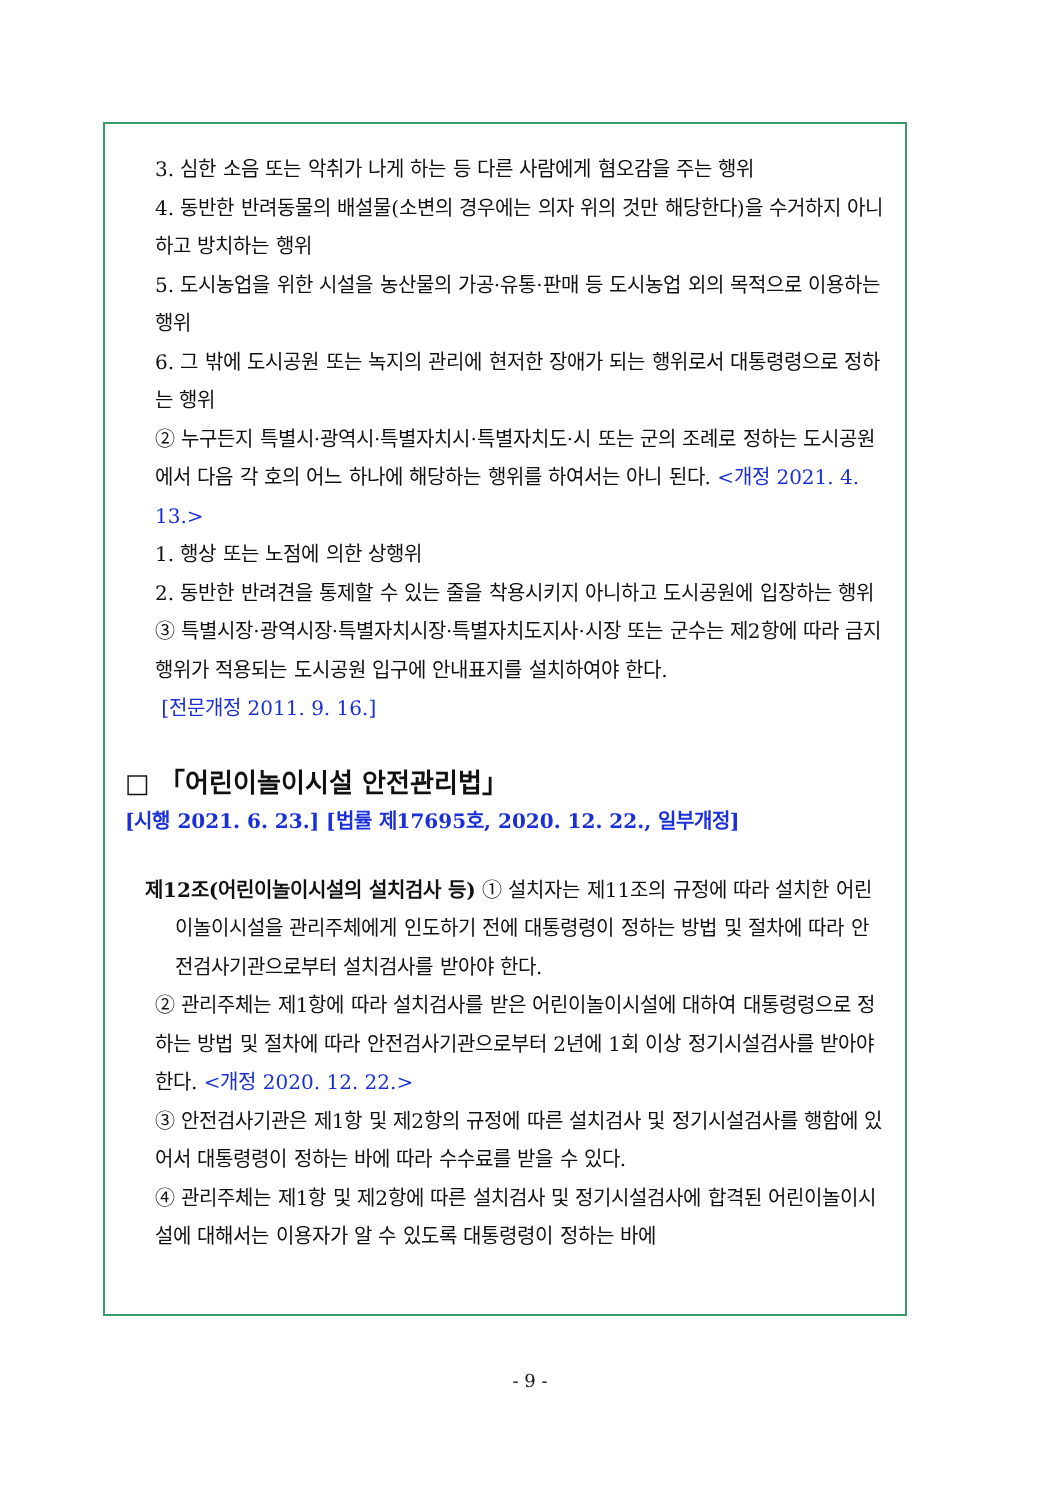3. 심한 소음 또는 악취가 나게 하는 등 다른 사람에게 혐오감을 주는 행위
4. 동반한 반려동물의 배설물(소변의 경우에는 의자 위의 것만 해당한다)을 수거하지 아니하고 방치하는 행위
5. 도시농업을 위한 시설을 농산물의 가공·유통·판매 등 도시농업 외의 목적으로 이용하는 행위
6. 그 밖에 도시공원 또는 녹지의 관리에 현저한 장애가 되는 행위로서 대통령령으로 정하는 행위
② 누구든지 특별시·광역시·특별자치시·특별자치도·시 또는 군의 조례로 정하는 도시공원에서 다음 각 호의 어느 하나에 해당하는 행위를 하여서는 아니 된다. <개정 2021. 4. 13.>
1. 행상 또는 노점에 의한 상행위
2. 동반한 반려견을 통제할 수 있는 줄을 착용시키지 아니하고 도시공원에 입장하는 행위
③ 특별시장·광역시장·특별자치시장·특별자치도지사·시장 또는 군수는 제2항에 따라 금지행위가 적용되는 도시공원 입구에 안내표지를 설치하여야 한다.
[전문개정 2011. 9. 16.]
□ 「어린이놀이시설 안전관리법」
[시행 2021. 6. 23.] [법률 제17695호, 2020. 12. 22., 일부개정]
제12조(어린이놀이시설의 설치검사 등) ① 설치자는 제11조의 규정에 따라 설치한 어린이놀이시설을 관리주체에게 인도하기 전에 대통령령이 정하는 방법 및 절차에 따라 안전검사기관으로부터 설치검사를 받아야 한다.
② 관리주체는 제1항에 따라 설치검사를 받은 어린이놀이시설에 대하여 대통령령으로 정하는 방법 및 절차에 따라 안전검사기관으로부터 2년에 1회 이상 정기시설검사를 받아야 한다. <개정 2020. 12. 22.>
③ 안전검사기관은 제1항 및 제2항의 규정에 따른 설치검사 및 정기시설검사를 행함에 있어서 대통령령이 정하는 바에 따라 수수료를 받을 수 있다.
④ 관리주체는 제1항 및 제2항에 따른 설치검사 및 정기시설검사에 합격된 어린이놀이시설에 대해서는 이용자가 알 수 있도록 대통령령이 정하는 바에
- 9 -